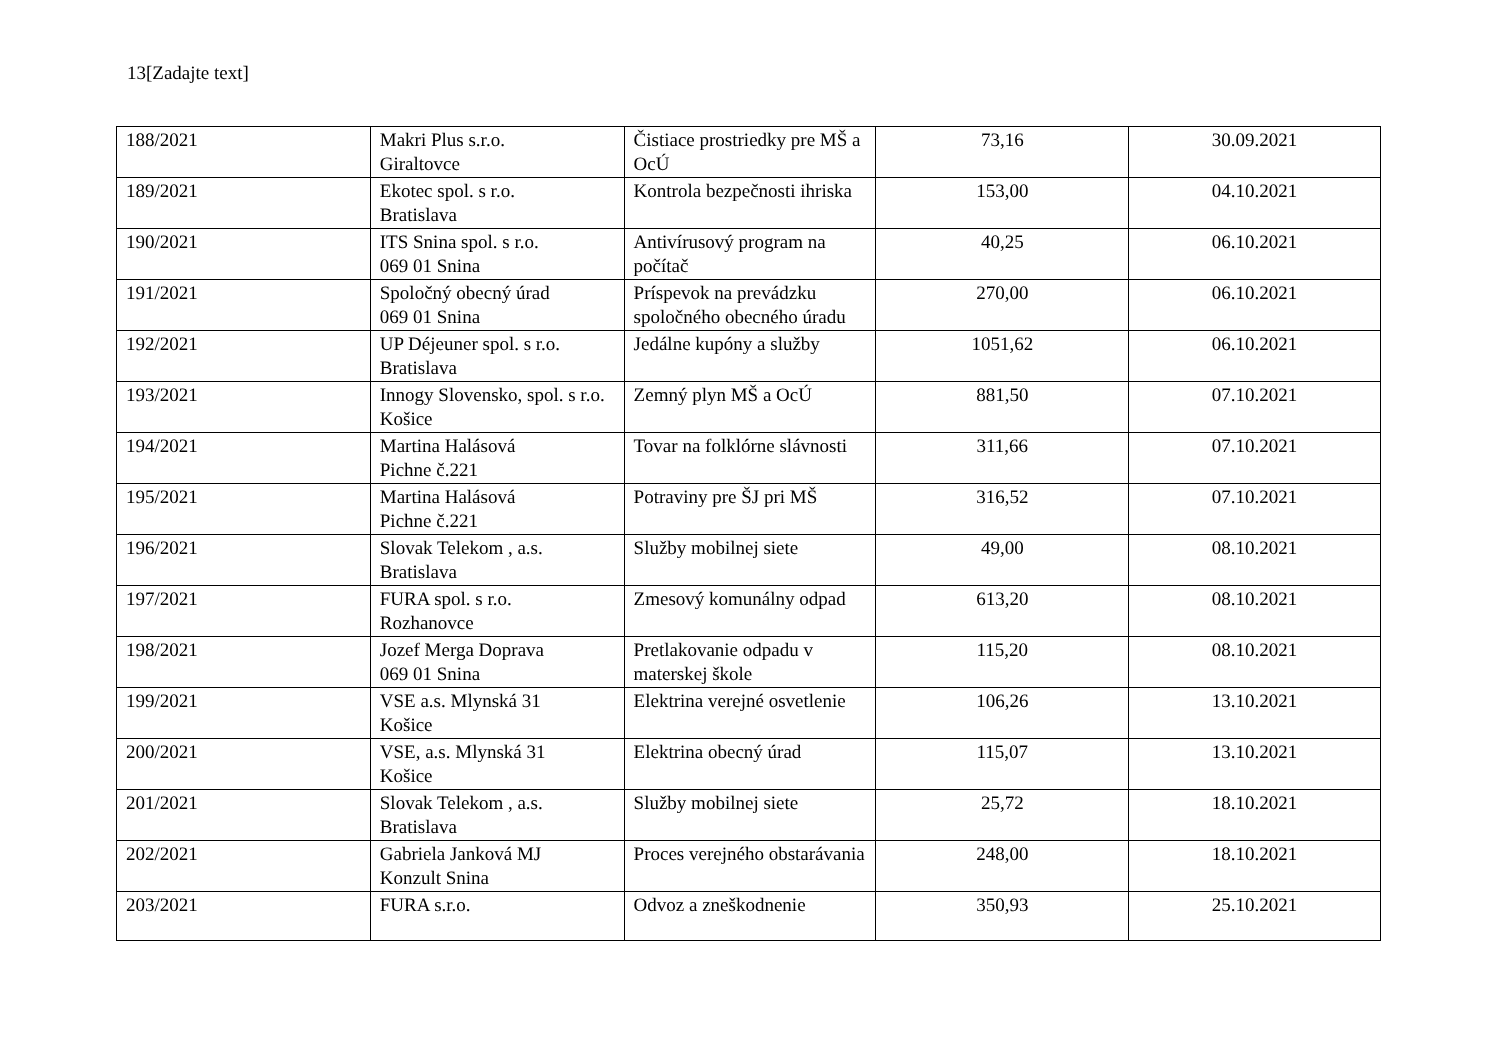13[Zadajte text]
| 188/2021 | Makri Plus s.r.o. Giraltovce | Čistiace prostriedky pre MŠ a OcÚ | 73,16 | 30.09.2021 |
| 189/2021 | Ekotec spol. s r.o. Bratislava | Kontrola bezpečnosti ihriska | 153,00 | 04.10.2021 |
| 190/2021 | ITS Snina spol. s r.o. 069 01 Snina | Antivírusový program na počítač | 40,25 | 06.10.2021 |
| 191/2021 | Spoločný obecný úrad 069 01 Snina | Príspevok na prevádzku spoločného obecného úradu | 270,00 | 06.10.2021 |
| 192/2021 | UP Déjeuner spol. s r.o. Bratislava | Jedálne kupóny a služby | 1051,62 | 06.10.2021 |
| 193/2021 | Innogy Slovensko, spol. s r.o. Košice | Zemný plyn MŠ a OcÚ | 881,50 | 07.10.2021 |
| 194/2021 | Martina Halásová Pichne č.221 | Tovar na folklórne slávnosti | 311,66 | 07.10.2021 |
| 195/2021 | Martina Halásová Pichne č.221 | Potraviny pre ŠJ pri MŠ | 316,52 | 07.10.2021 |
| 196/2021 | Slovak Telekom , a.s. Bratislava | Služby mobilnej siete | 49,00 | 08.10.2021 |
| 197/2021 | FURA spol. s r.o. Rozhanovce | Zmesový komunálny odpad | 613,20 | 08.10.2021 |
| 198/2021 | Jozef Merga Doprava 069 01 Snina | Pretlakovanie odpadu v materskej škole | 115,20 | 08.10.2021 |
| 199/2021 | VSE a.s. Mlynská 31 Košice | Elektrina verejné osvetlenie | 106,26 | 13.10.2021 |
| 200/2021 | VSE, a.s. Mlynská 31 Košice | Elektrina obecný úrad | 115,07 | 13.10.2021 |
| 201/2021 | Slovak Telekom , a.s. Bratislava | Služby mobilnej siete | 25,72 | 18.10.2021 |
| 202/2021 | Gabriela Janková MJ Konzult Snina | Proces verejného obstarávania | 248,00 | 18.10.2021 |
| 203/2021 | FURA s.r.o. | Odvoz a zneškodnenie | 350,93 | 25.10.2021 |